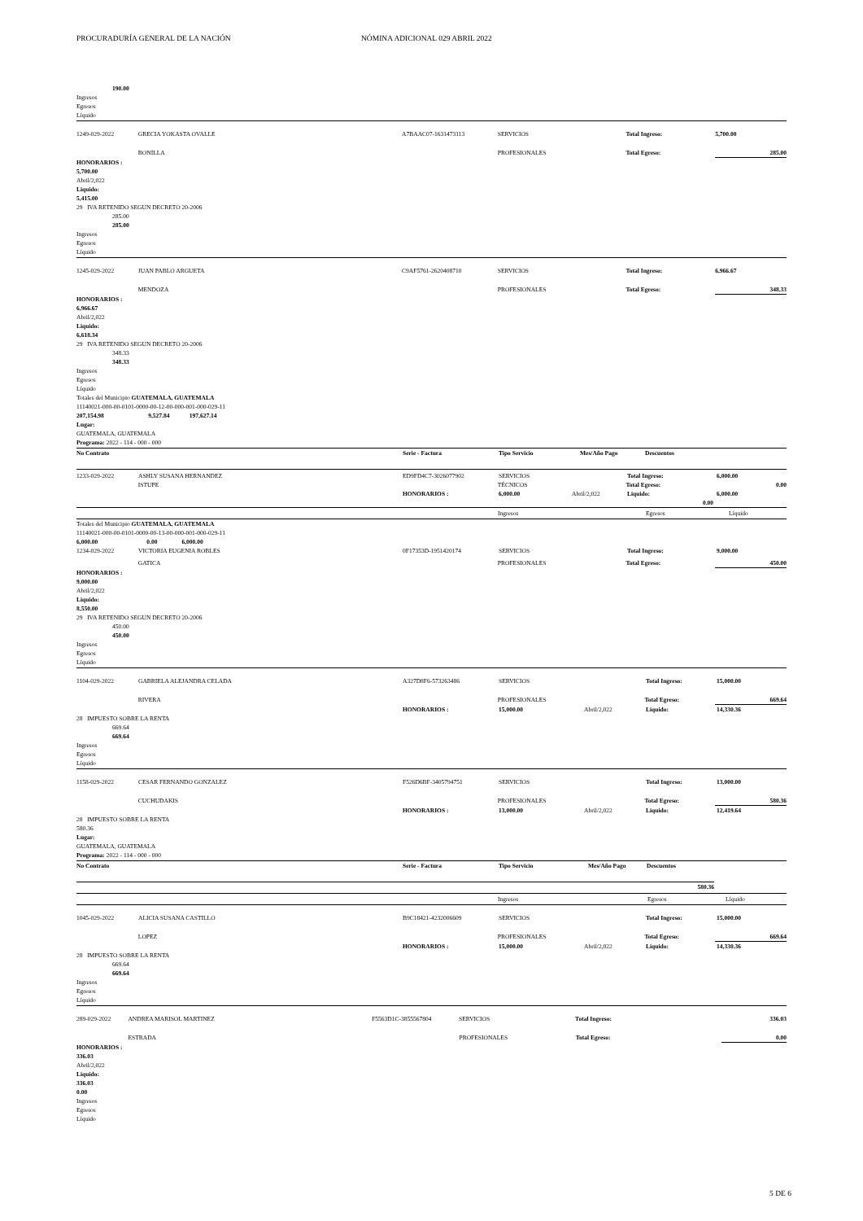PROCURADURÍA GENERAL DE LA NACIÓN NÓMINA ADICIONAL 029 ABRIL 2022
190.00
Ingresos
Egresos
Líquido
1249-029-2022 GRECIA YOKASTA OVALLE A7BAAC07-1631473113 SERVICIOS Total Ingreso: 5,700.00
BONILLA PROFESIONALES Total Egreso: 285.00
HONORARIOS :
5,700.00
Abril/2,022
Liquido:
5,415.00
29 IVA RETENIDO SEGUN DECRETO 20-2006
285.00
285.00
Ingresos
Egresos
Líquido
1245-029-2022 JUAN PABLO ARGUETA C9AF5761-2620408710 SERVICIOS Total Ingreso: 6,966.67
MENDOZA PROFESIONALES Total Egreso: 348.33
HONORARIOS :
6,966.67
Abril/2,022
Liquido:
6,618.34
29 IVA RETENIDO SEGUN DECRETO 20-2006
348.33
348.33
Ingresos
Egresos
Líquido
Totales del Municipio GUATEMALA, GUATEMALA
11140021-000-00-0101-0000-00-12-00-000-001-000-029-11
207,154.98 9,527.84 197,627.14
Lugar:
GUATEMALA, GUATEMALA
Programa: 2022 - 114 - 000 - 000
No Contrato Serie - Factura Tipo Servicio Mes/Año Pago Descuentos
1233-029-2022 ASHLY SUSANA HERNANDEZ ED9FD4C7-3026077902 SERVICIOS Total Ingreso: 6,000.00
ISTUPE TÉCNICOS Total Egreso: 0.00
HONORARIOS : 6,000.00 Abril/2,022 Liquido: 6,000.00
0.00
| | Ingresos | Egresos | Líquido |
Totales del Municipio GUATEMALA, GUATEMALA
11140021-000-00-0101-0000-00-13-00-000-001-000-029-11
6,000.00 0.00 6,000.00
1234-029-2022 VICTORIA EUGENIA ROBLES 0F17353D-1951420174 SERVICIOS Total Ingreso: 9,000.00
GATICA PROFESIONALES Total Egreso: 450.00
HONORARIOS :
9,000.00
Abril/2,022
Liquido:
8,550.00
29 IVA RETENIDO SEGUN DECRETO 20-2006
450.00
450.00
Ingresos
Egresos
Líquido
1104-029-2022 GABRIELA ALEJANDRA CELADA A327D8F6-573263486 SERVICIOS Total Ingreso: 15,000.00
RIVERA PROFESIONALES Total Egreso: 669.64
HONORARIOS : 15,000.00 Abril/2,022 Liquido: 14,330.36
28 IMPUESTO SOBRE LA RENTA
669.64
669.64
Ingresos
Egresos
Líquido
1158-029-2022 CESAR FERNANDO GONZALEZ F526D6BF-3405794751 SERVICIOS Total Ingreso: 13,000.00
CUCHUDAKIS PROFESIONALES Total Egreso: 580.36
HONORARIOS : 13,000.00 Abril/2,022 Liquido: 12,419.64
28 IMPUESTO SOBRE LA RENTA
580.36
Lugar:
GUATEMALA, GUATEMALA
Programa: 2022 - 114 - 000 - 000
No Contrato Serie - Factura Tipo Servicio Mes/Año Pago Descuentos
580.36
| | Ingresos | Egresos | Líquido |
1045-029-2022 ALICIA SUSANA CASTILLO B9C18421-4232006609 SERVICIOS Total Ingreso: 15,000.00
LOPEZ PROFESIONALES Total Egreso: 669.64
HONORARIOS : 15,000.00 Abril/2,022 Liquido: 14,330.36
28 IMPUESTO SOBRE LA RENTA
669.64
669.64
Ingresos
Egresos
Líquido
289-029-2022 ANDREA MARISOL MARTINEZ F5563D1C-3855567804 SERVICIOS Total Ingreso: 336.03
ESTRADA PROFESIONALES Total Egreso: 0.00
HONORARIOS :
336.03
Abril/2,022
Liquido:
336.03
0.00
Ingresos
Egresos
Líquido
5 DE 6